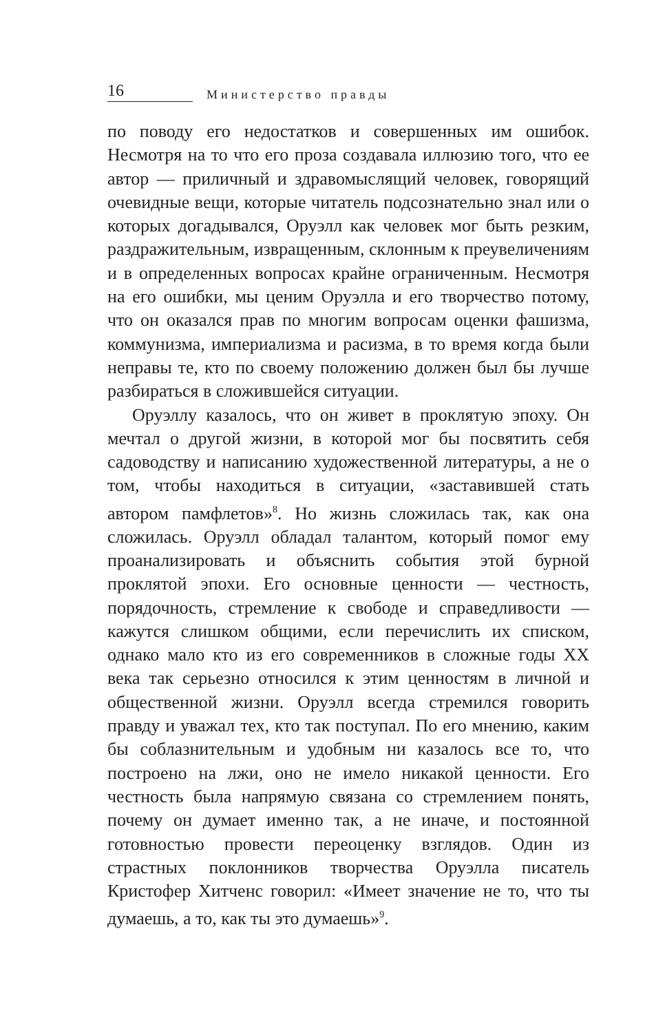16 Министерство правды
по поводу его недостатков и совершенных им ошибок. Несмотря на то что его проза создавала иллюзию того, что ее автор — приличный и здравомыслящий человек, говорящий очевидные вещи, которые читатель подсознательно знал или о которых догадывался, Оруэлл как человек мог быть резким, раздражительным, извращенным, склонным к преувеличениям и в определенных вопросах крайне ограниченным. Несмотря на его ошибки, мы ценим Оруэлла и его творчество потому, что он оказался прав по многим вопросам оценки фашизма, коммунизма, империализма и расизма, в то время когда были неправы те, кто по своему положению должен был бы лучше разбираться в сложившейся ситуации.
Оруэллу казалось, что он живет в проклятую эпоху. Он мечтал о другой жизни, в которой мог бы посвятить себя садоводству и написанию художественной литературы, а не о том, чтобы находиться в ситуации, «заставившей стать автором памфлетов»<sup>8</sup>. Но жизнь сложилась так, как она сложилась. Оруэлл обладал талантом, который помог ему проанализировать и объяснить события этой бурной проклятой эпохи. Его основные ценности — честность, порядочность, стремление к свободе и справедливости — кажутся слишком общими, если перечислить их списком, однако мало кто из его современников в сложные годы XX века так серьезно относился к этим ценностям в личной и общественной жизни. Оруэлл всегда стремился говорить правду и уважал тех, кто так поступал. По его мнению, каким бы соблазнительным и удобным ни казалось все то, что построено на лжи, оно не имело никакой ценности. Его честность была напрямую связана со стремлением понять, почему он думает именно так, а не иначе, и постоянной готовностью провести переоценку взглядов. Один из страстных поклонников творчества Оруэлла писатель Кристофер Хитченс говорил: «Имеет значение не то, что ты думаешь, а то, как ты это думаешь»<sup>9</sup>.